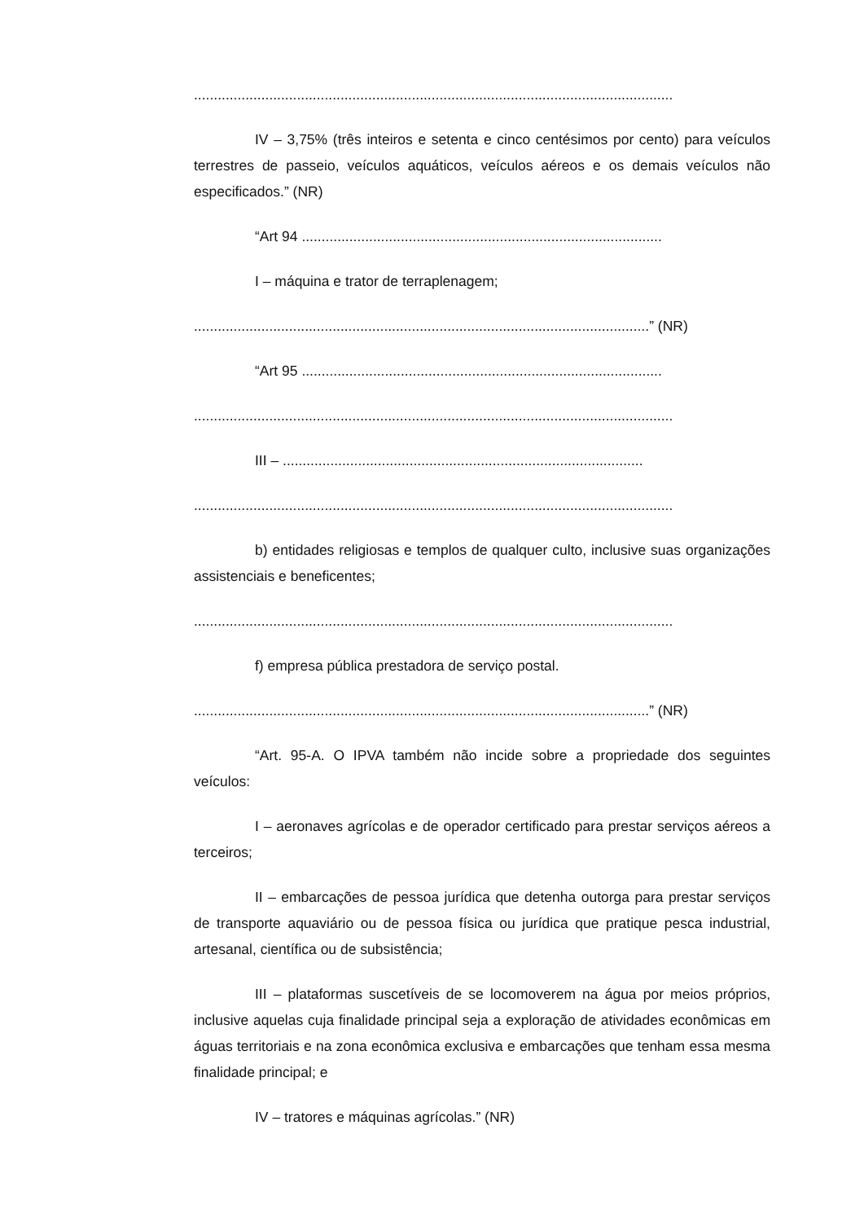.........................................................................................................................
IV – 3,75% (três inteiros e setenta e cinco centésimos por cento) para veículos terrestres de passeio, veículos aquáticos, veículos aéreos e os demais veículos não especificados.” (NR)
“Art 94 ...........................................................................................
I – máquina e trator de terraplenagem;
...................................................................................................................” (NR)
“Art 95 ...........................................................................................
.........................................................................................................................
III – ...........................................................................................
.........................................................................................................................
b) entidades religiosas e templos de qualquer culto, inclusive suas organizações assistenciais e beneficentes;
.........................................................................................................................
f) empresa pública prestadora de serviço postal.
...................................................................................................................” (NR)
“Art. 95-A. O IPVA também não incide sobre a propriedade dos seguintes veículos:
I – aeronaves agrícolas e de operador certificado para prestar serviços aéreos a terceiros;
II – embarcações de pessoa jurídica que detenha outorga para prestar serviços de transporte aquaviário ou de pessoa física ou jurídica que pratique pesca industrial, artesanal, científica ou de subsistência;
III – plataformas suscetíveis de se locomoverem na água por meios próprios, inclusive aquelas cuja finalidade principal seja a exploração de atividades econômicas em águas territoriais e na zona econômica exclusiva e embarcações que tenham essa mesma finalidade principal; e
IV – tratores e máquinas agrícolas.” (NR)